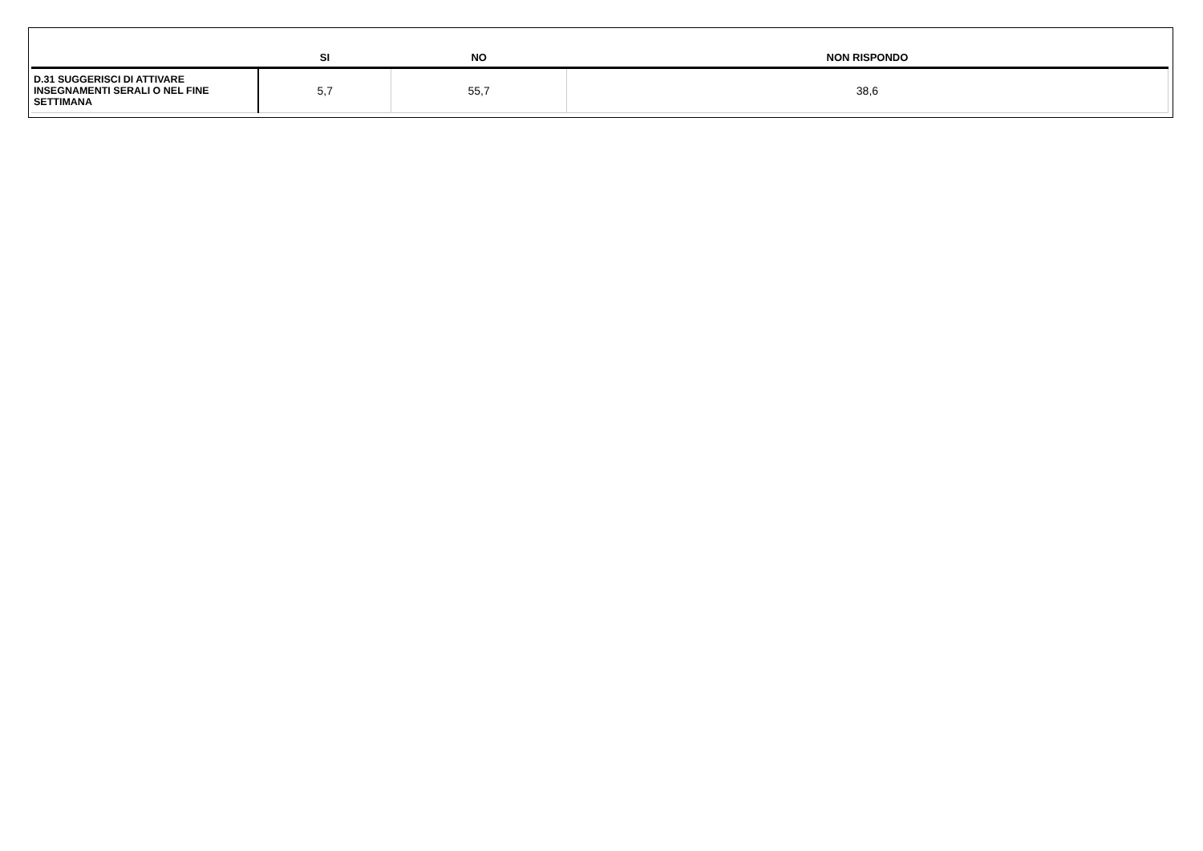| | SI | NO | NON RISPONDO |
| --- | --- | --- | --- |
| D.31 SUGGERISCI DI ATTIVARE INSEGNAMENTI SERALI O NEL FINE SETTIMANA | 5,7 | 55,7 | 38,6 |